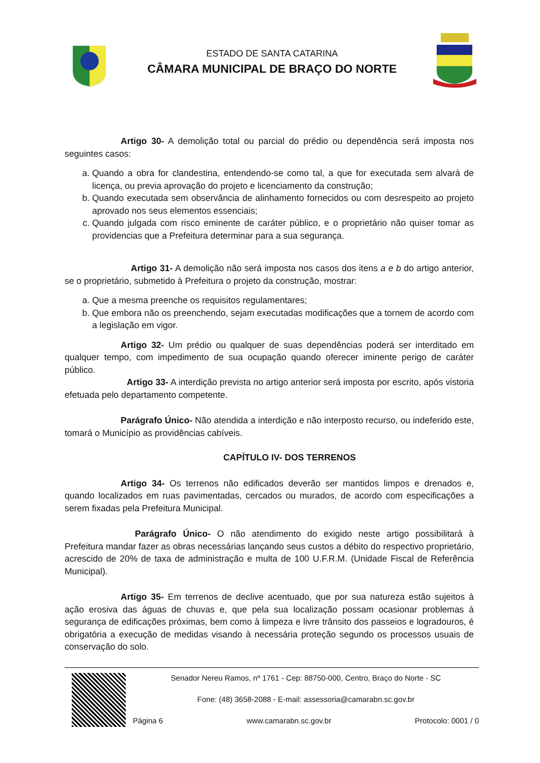ESTADO DE SANTA CATARINA
CÂMARA MUNICIPAL DE BRAÇO DO NORTE
Artigo 30- A demolição total ou parcial do prédio ou dependência será imposta nos seguintes casos:
a. Quando a obra for clandestina, entendendo-se como tal, a que for executada sem alvará de licença, ou previa aprovação do projeto e licenciamento da construção;
b. Quando executada sem observância de alinhamento fornecidos ou com desrespeito ao projeto aprovado nos seus elementos essenciais;
c. Quando julgada com risco eminente de caráter público, e o proprietário não quiser tomar as providencias que a Prefeitura determinar para a sua segurança.
Artigo 31- A demolição não será imposta nos casos dos itens a e b do artigo anterior, se o proprietário, submetido à Prefeitura o projeto da construção, mostrar:
a. Que a mesma preenche os requisitos regulamentares;
b. Que embora não os preenchendo, sejam executadas modificações que a tornem de acordo com a legislação em vigor.
Artigo 32- Um prédio ou qualquer de suas dependências poderá ser interditado em qualquer tempo, com impedimento de sua ocupação quando oferecer iminente perigo de caráter público.
Artigo 33- A interdição prevista no artigo anterior será imposta por escrito, após vistoria efetuada pelo departamento competente.
Parágrafo Único- Não atendida a interdição e não interposto recurso, ou indeferido este, tomará o Município as providências cabíveis.
CAPÍTULO IV- DOS TERRENOS
Artigo 34- Os terrenos não edificados deverão ser mantidos limpos e drenados e, quando localizados em ruas pavimentadas, cercados ou murados, de acordo com especificações a serem fixadas pela Prefeitura Municipal.
Parágrafo Único- O não atendimento do exigido neste artigo possibilitará à Prefeitura mandar fazer as obras necessárias lançando seus custos a débito do respectivo proprietário, acrescido de 20% de taxa de administração e multa de 100 U.F.R.M. (Unidade Fiscal de Referência Municipal).
Artigo 35- Em terrenos de declive acentuado, que por sua natureza estão sujeitos à ação erosiva das águas de chuvas e, que pela sua localização possam ocasionar problemas à segurança de edificações próximas, bem como à limpeza e livre trânsito dos passeios e logradouros, é obrigatória a execução de medidas visando à necessária proteção segundo os processos usuais de conservação do solo.
Senador Nereu Ramos, nº 1761 - Cep: 88750-000, Centro, Braço do Norte - SC
Fone: (48) 3658-2088 - E-mail: assessoria@camarabn.sc.gov.br
Página 6 www.camarabn.sc.gov.br Protocolo: 0001 / 0